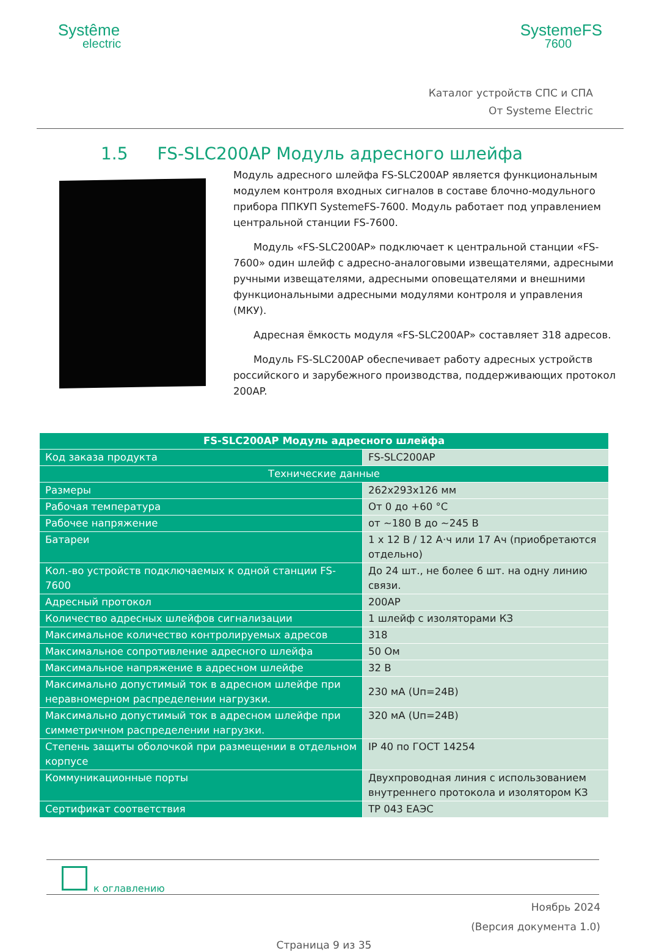Systême
electric
SystemeFS
7600
Каталог устройств СПС и СПА
От Systeme Electric
1.5 FS-SLC200AP Модуль адресного шлейфа
Модуль адресного шлейфа FS-SLC200AP является функциональным модулем контроля входных сигналов в составе блочно-модульного прибора ППКУП SystemeFS-7600. Модуль работает под управлением центральной станции FS-7600.
  Модуль «FS-SLC200AP» подключает к центральной станции «FS-7600» один шлейф с адресно-аналоговыми извещателями, адресными ручными извещателями, адресными оповещателями и внешними функциональными адресными модулями контроля и управления (МКУ).
  Адресная ёмкость модуля «FS-SLC200AP» составляет 318 адресов.
  Модуль FS-SLC200AP обеспечивает работу адресных устройств российского и зарубежного производства, поддерживающих протокол 200AP.
| FS-SLC200AP Модуль адресного шлейфа | |
| --- | --- |
| Код заказа продукта | FS-SLC200AP |
| Технические данные | |
| Размеры | 262x293x126 мм |
| Рабочая температура | От 0 до +60 °С |
| Рабочее напряжение | от ~180 В до ~245 В |
| Батареи | 1 х 12 В / 12 А·ч или 17 Ач (приобретаются отдельно) |
| Кол.-во устройств подключаемых к одной станции FS-7600 | До 24 шт., не более 6 шт. на одну линию связи. |
| Адресный протокол | 200AP |
| Количество адресных шлейфов сигнализации | 1 шлейф с изоляторами КЗ |
| Максимальное количество контролируемых адресов | 318 |
| Максимальное сопротивление адресного шлейфа | 50 Ом |
| Максимальное напряжение в адресном шлейфе | 32 В |
| Максимально допустимый ток в адресном шлейфе при неравномерном распределении нагрузки. | 230 мА (Uп=24В) |
| Максимально допустимый ток в адресном шлейфе при симметричном распределении нагрузки. | 320 мА (Uп=24В) |
| Степень защиты оболочкой при размещении в отдельном корпусе | IP 40 по ГОСТ 14254 |
| Коммуникационные порты | Двухпроводная линия с использованием внутреннего протокола и изолятором КЗ |
| Сертификат соответствия | ТР 043 ЕАЭС |
к оглавлению
Ноябрь 2024
(Версия документа 1.0)
Страница 9 из 35